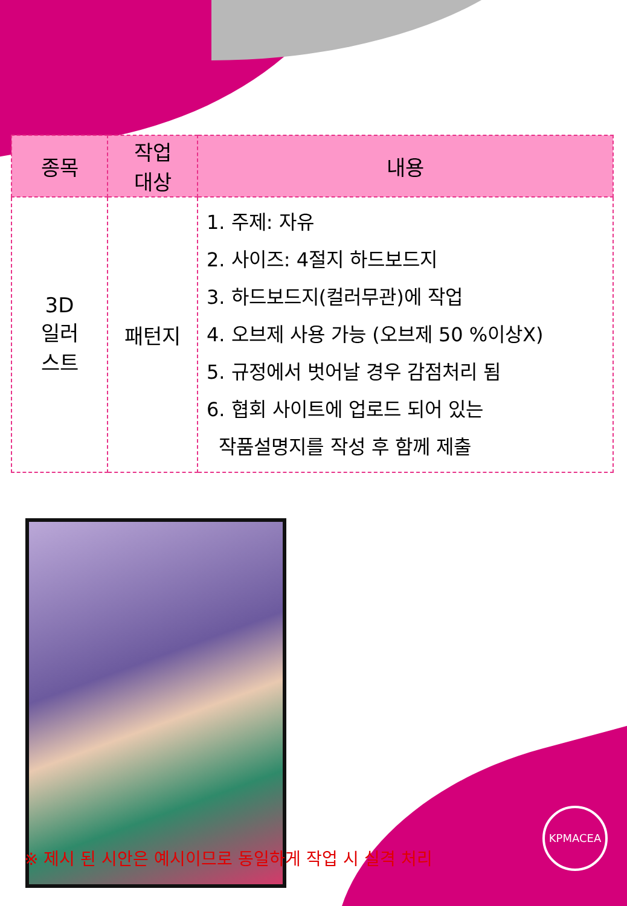| 종목 | 작업 대상 | 내용 |
| --- | --- | --- |
| 3D 일러 스트 | 패턴지 | 1. 주제: 자유 2. 사이즈: 4절지 하드보드지 3. 하드보드지(컬러무관)에 작업 4. 오브제 사용 가능 (오브제 50 %이상X) 5. 규정에서 벗어날 경우 감점처리 됨 6. 협회 사이트에 업로드 되어 있는 작품설명지를 작성 후 함께 제출 |
※ 제시 된 시안은 예시이므로 동일하게 작업 시 실격 처리
KPMACEA